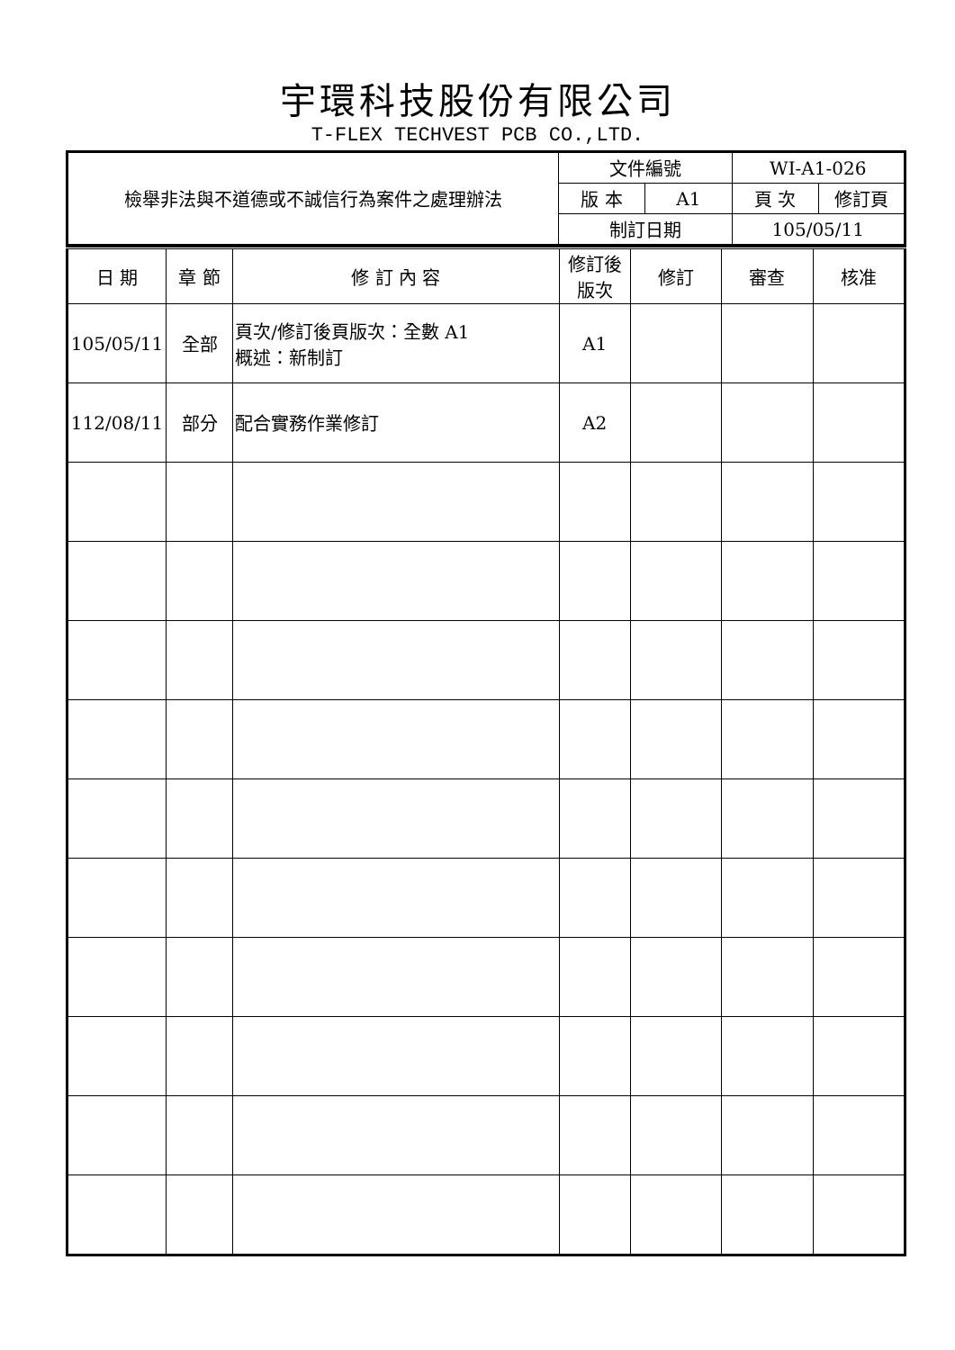宇環科技股份有限公司
T-FLEX TECHVEST PCB CO.,LTD.
| 檢舉非法與不道德或不誠信行為案件之處理辦法 | 文件編號 | | WI-A1-026 | |
| | 版 本 | A1 | 頁 次 | 修訂頁 |
| | 制訂日期 | | 105/05/11 | |
| 日 期 | 章 節 | 修 訂 內 容 | 修訂後 版次 | 修訂 | 審查 | 核准 |
| 105/05/11 | 全部 | 頁次/修訂後頁版次：全數 A1 概述：新制訂 | A1 | | | |
| 112/08/11 | 部分 | 配合實務作業修訂 | A2 | | | |